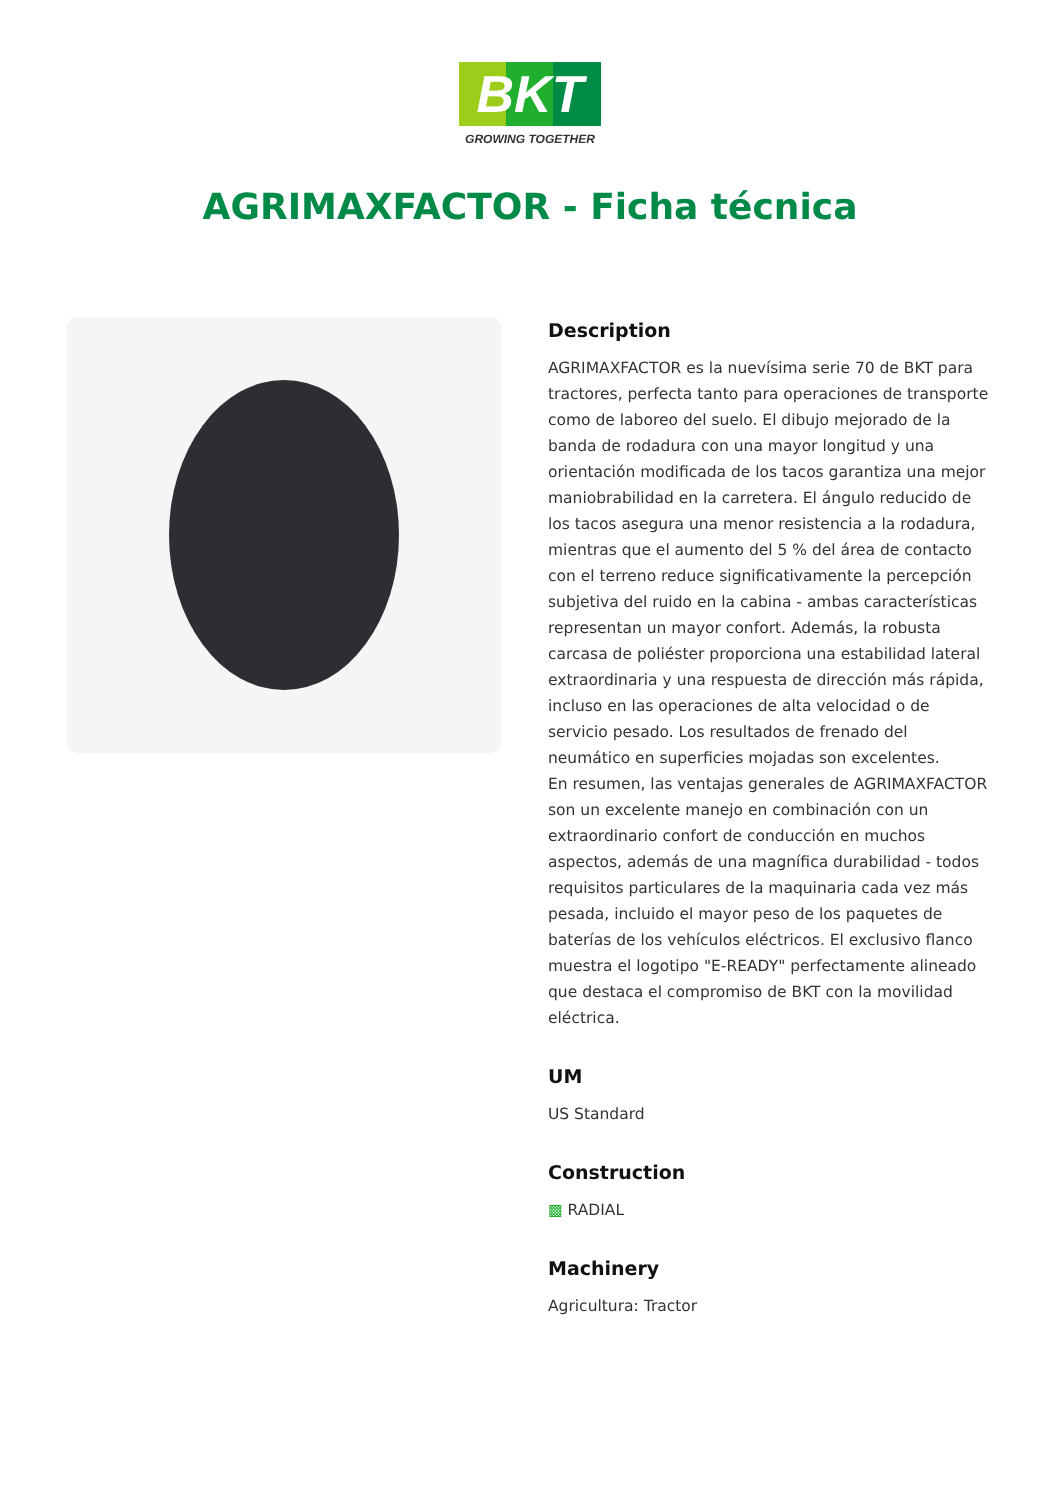BKT
GROWING TOGETHER
AGRIMAXFACTOR - Ficha técnica
Description
AGRIMAXFACTOR es la nuevísima serie 70 de BKT para tractores, perfecta tanto para operaciones de transporte como de laboreo del suelo. El dibujo mejorado de la banda de rodadura con una mayor longitud y una orientación modificada de los tacos garantiza una mejor maniobrabilidad en la carretera. El ángulo reducido de los tacos asegura una menor resistencia a la rodadura, mientras que el aumento del 5 % del área de contacto con el terreno reduce significativamente la percepción subjetiva del ruido en la cabina - ambas características representan un mayor confort. Además, la robusta carcasa de poliéster proporciona una estabilidad lateral extraordinaria y una respuesta de dirección más rápida, incluso en las operaciones de alta velocidad o de servicio pesado. Los resultados de frenado del neumático en superficies mojadas son excelentes.
En resumen, las ventajas generales de AGRIMAXFACTOR son un excelente manejo en combinación con un extraordinario confort de conducción en muchos aspectos, además de una magnífica durabilidad - todos requisitos particulares de la maquinaria cada vez más pesada, incluido el mayor peso de los paquetes de baterías de los vehículos eléctricos. El exclusivo flanco muestra el logotipo "E-READY" perfectamente alineado que destaca el compromiso de BKT con la movilidad eléctrica.
UM
US Standard
Construction
▩ RADIAL
Machinery
Agricultura: Tractor